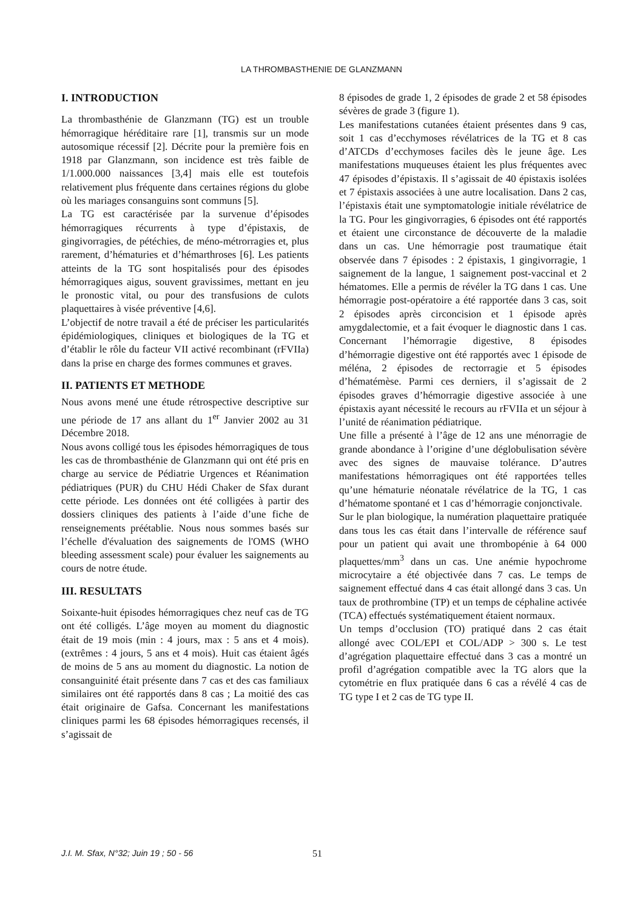LA THROMBASTHENIE DE GLANZMANN
I. INTRODUCTION
La thrombasthénie de Glanzmann (TG) est un trouble hémorragique héréditaire rare [1], transmis sur un mode autosomique récessif [2]. Décrite pour la première fois en 1918 par Glanzmann, son incidence est très faible de 1/1.000.000 naissances [3,4] mais elle est toutefois relativement plus fréquente dans certaines régions du globe où les mariages consanguins sont communs [5].
La TG est caractérisée par la survenue d’épisodes hémorragiques récurrents à type d’épistaxis, de gingivorragies, de pétéchies, de méno-métrorragies et, plus rarement, d’hématuries et d’hémarthroses [6]. Les patients atteints de la TG sont hospitalisés pour des épisodes hémorragiques aigus, souvent gravissimes, mettant en jeu le pronostic vital, ou pour des transfusions de culots plaquettaires à visée préventive [4,6].
L’objectif de notre travail a été de préciser les particularités épidémiologiques, cliniques et biologiques de la TG et d’établir le rôle du facteur VII activé recombinant (rFVIIa) dans la prise en charge des formes communes et graves.
II. PATIENTS ET METHODE
Nous avons mené une étude rétrospective descriptive sur une période de 17 ans allant du 1<sup>er</sup> Janvier 2002 au 31 Décembre 2018.
Nous avons colligé tous les épisodes hémorragiques de tous les cas de thrombasthénie de Glanzmann qui ont été pris en charge au service de Pédiatrie Urgences et Réanimation pédiatriques (PUR) du CHU Hédi Chaker de Sfax durant cette période. Les données ont été colligées à partir des dossiers cliniques des patients à l’aide d’une fiche de renseignements préétablie. Nous nous sommes basés sur l’échelle d'évaluation des saignements de l'OMS (WHO bleeding assessment scale) pour évaluer les saignements au cours de notre étude.
III. RESULTATS
Soixante-huit épisodes hémorragiques chez neuf cas de TG ont été colligés. L’âge moyen au moment du diagnostic était de 19 mois (min : 4 jours, max : 5 ans et 4 mois). (extrêmes : 4 jours, 5 ans et 4 mois). Huit cas étaient âgés de moins de 5 ans au moment du diagnostic. La notion de consanguinité était présente dans 7 cas et des cas familiaux similaires ont été rapportés dans 8 cas ; La moitié des cas était originaire de Gafsa. Concernant les manifestations cliniques parmi les 68 épisodes hémorragiques recensés, il s’agissait de
8 épisodes de grade 1, 2 épisodes de grade 2 et 58 épisodes sévères de grade 3 (figure 1).
Les manifestations cutanées étaient présentes dans 9 cas, soit 1 cas d’ecchymoses révélatrices de la TG et 8 cas d’ATCDs d’ecchymoses faciles dès le jeune âge. Les manifestations muqueuses étaient les plus fréquentes avec 47 épisodes d’épistaxis. Il s’agissait de 40 épistaxis isolées et 7 épistaxis associées à une autre localisation. Dans 2 cas, l’épistaxis était une symptomatologie initiale révélatrice de la TG. Pour les gingivorragies, 6 épisodes ont été rapportés et étaient une circonstance de découverte de la maladie dans un cas. Une hémorragie post traumatique était observée dans 7 épisodes : 2 épistaxis, 1 gingivorragie, 1 saignement de la langue, 1 saignement post-vaccinal et 2 hématomes. Elle a permis de révéler la TG dans 1 cas. Une hémorragie post-opératoire a été rapportée dans 3 cas, soit 2 épisodes après circoncision et 1 épisode après amygdalectomie, et a fait évoquer le diagnostic dans 1 cas. Concernant l’hémorragie digestive, 8 épisodes d’hémorragie digestive ont été rapportés avec 1 épisode de méléna, 2 épisodes de rectorragie et 5 épisodes d’hématémèse. Parmi ces derniers, il s’agissait de 2 épisodes graves d’hémorragie digestive associée à une épistaxis ayant nécessité le recours au rFVIIa et un séjour à l’unité de réanimation pédiatrique.
Une fille a présenté à l’âge de 12 ans une ménorragie de grande abondance à l’origine d’une déglobulisation sévère avec des signes de mauvaise tolérance. D’autres manifestations hémorragiques ont été rapportées telles qu’une hématurie néonatale révélatrice de la TG, 1 cas d’hématome spontané et 1 cas d’hémorragie conjonctivale.
Sur le plan biologique, la numération plaquettaire pratiquée dans tous les cas était dans l’intervalle de référence sauf pour un patient qui avait une thrombopénie à 64 000 plaquettes/mm<sup>3</sup> dans un cas. Une anémie hypochrome microcytaire a été objectivée dans 7 cas. Le temps de saignement effectué dans 4 cas était allongé dans 3 cas. Un taux de prothrombine (TP) et un temps de céphaline activée (TCA) effectués systématiquement étaient normaux.
Un temps d’occlusion (TO) pratiqué dans 2 cas était allongé avec COL/EPI et COL/ADP > 300 s. Le test d’agrégation plaquettaire effectué dans 3 cas a montré un profil d’agrégation compatible avec la TG alors que la cytométrie en flux pratiquée dans 6 cas a révélé 4 cas de TG type I et 2 cas de TG type II.
J.I. M. Sfax, N°32; Juin 19 ; 50 - 56
51